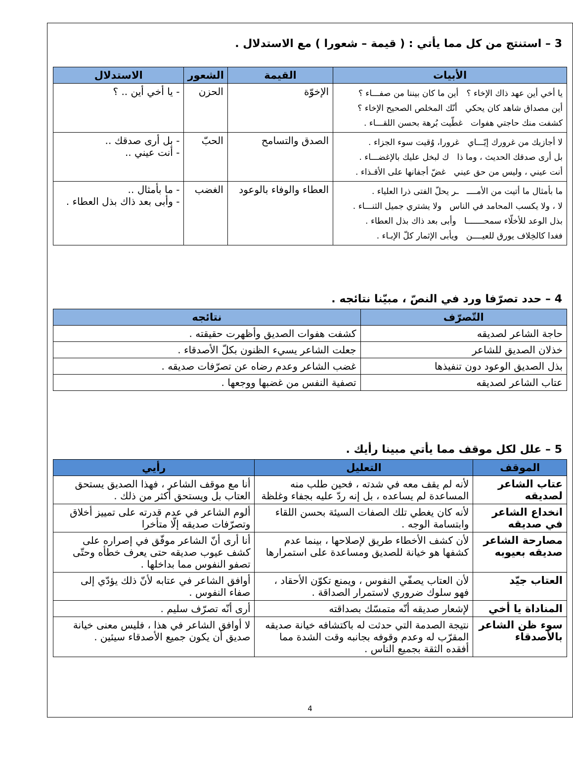3 – استنتج من كل مما يأتي : ( قيمة – شعورا ) مع الاستدلال .
| الأبيات | القيمة | الشعور | الاستدلال |
| --- | --- | --- | --- |
| يا أخي أين عهد ذاك الإخاء ؟ أين ما كان بيننا من صفـــاء ؟ أين مصداق شاهد كان يحكي أنّك المخلص الصحيح الإخاء ؟ كشفت منك حاجتي هفوات غطّيت بُرهة بحسن اللقـــاء . | الإخوّة | الحزن | - يا أخي أين .. ؟ |
| لا أجازيك من غرورك إيّـــاي غرورا، وُقيت سوء الجزاء . بل أرى صدقك الحديث ، وما ذا ك لبخل عليك بالإغضـــاء . أنت عيني ، وليس من حق عيني غضّ أجفانها على الأقـذاء . | الصدق والتسامح | الحبّ | - بل أرى صدقك .. - أنت عيني .. |
| ما بأمثال ما أتيت من الأمــــ ـر يحلّ الفتى ذرا العلياء . لا ، ولا يكسب المحامد في الناس ولا يشتري جميل الثنـــاء . بذل الوعد للأخلّاء سمحـــــــا وأبى بعد ذاك بذل العطاء . فغدا كالخِلاف يورق للعيــــن ويأبى الإثمار كلّ الإبـاء . | العطاء والوفاء بالوعود | الغضب | - ما بأمثال .. - وأبى بعد ذاك بذل العطاء . |
4 – حدد تصرّفا ورد في النصّ ، مبيّنا نتائجه .
| التّصرّف | نتائجه |
| --- | --- |
| حاجة الشاعر لصديقه | كشفت هفوات الصديق وأظهرت حقيقته . |
| خذلان الصديق للشاعر | جعلت الشاعر يسيء الظنون بكلّ الأصدقاء . |
| بذل الصديق الوعود دون تنفيذها | غضب الشاعر وعدم رضاه عن تصرّفات صديقه . |
| عتاب الشاعر لصديقه | تصفية النفس من غضبها ووجعها . |
5 – علل لكل موقف مما يأتي مبينا رأيك .
| الموقف | التعليل | رأيي |
| --- | --- | --- |
| عتاب الشاعر لصديقه | لأنه لم يقف معه في شدته ، فحين طلب منه المساعدة لم يساعده ، بل إنه ردّ عليه بجفاء وغلظة | أنا مع موقف الشاعر ، فهذا الصديق يستحق العتاب بل ويستحق أكثر من ذلك . |
| انخداع الشاعر في صديقه | لأنه كان يغطي تلك الصفات السيئة بحسن اللقاء وابتسامة الوجه . | ألوم الشاعر في عدم قدرته على تمييز أخلاق وتصرّفات صديقه إلّا متأخرا |
| مصارحة الشاعر صديقه بعيوبه | لأن كشف الأخطاء طريق لإصلاحها ، بينما عدم كشفها هو خيانة للصديق ومساعدة على استمرارها | أنا أرى أنّ الشاعر موفّق في إصراره على كشف عيوب صديقه حتى يعرف خطأه وحتّى تصفو النفوس مما بداخلها . |
| العتاب جيّد | لأن العتاب يصفّي النفوس ، ويمنع تكوّن الأحقاد ، فهو سلوك ضروري لاستمرار الصداقة . | أوافق الشاعر في عتابه لأنّ ذلك يؤدّي إلى صفاء النفوس . |
| المناداة يا أخي | لإشعار صديقه أنّه متمسّك بصداقته | أرى أنّه تصرّف سليم . |
| سوء ظن الشاعر بالأصدقاء | نتيجة الصدمة التي حدثت له باكتشافه خيانة صديقه المقرّب له وعدم وقوفه بجانبه وقت الشدة مما أفقده الثقة بجميع الناس . | لا أوافق الشاعر في هذا ، فليس معنى خيانة صديق أن يكون جميع الأصدقاء سيئين . |
4